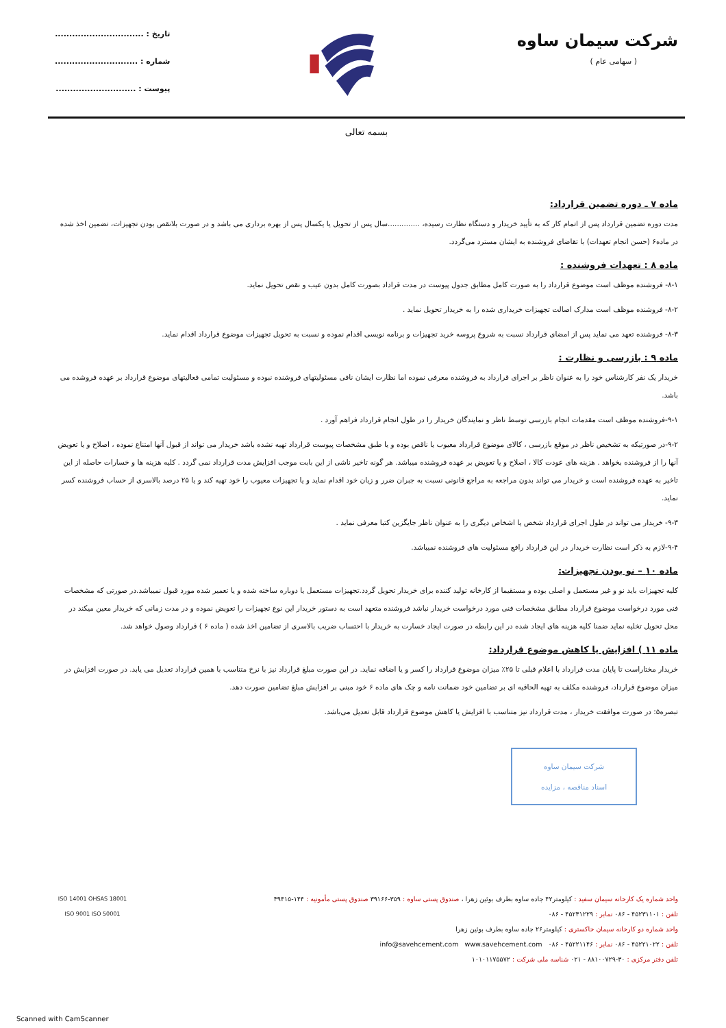شرکت سیمان ساوه
( سهامی عام )
تاریخ : ...............................
شماره : .............................
پیوست : ............................
بسمه تعالی
ماده ۷ ـ دوره تضمین قرارداد:
مدت دوره تضمین قرارداد پس از اتمام کار که به تأیید خریدار و دستگاه نظارت رسیده، ..............سال پس از تحویل یا یکسال پس از بهره برداری می باشد و در صورت بلانقص بودن تجهیزات، تضمین اخذ شده در ماده۶ (حسن انجام تعهدات) با تقاضای فروشنده به ایشان مسترد می‌گردد.
ماده ۸ : تعهدات فروشنده :
۸-۱- فروشنده موظف است موضوع قرارداد را به صورت کامل مطابق جدول پیوست در مدت قراداد بصورت کامل بدون عیب و نقص تحویل نماید.
۸-۲- فروشنده موظف است مدارک اصالت تجهیزات خریداری شده را به خریدار تحویل نماید .
۸-۳- فروشنده تعهد می نماید پس از امضای قرارداد نسبت به شروع پروسه خرید تجهیزات و برنامه نویسی اقدام نموده و نسبت به تحویل تجهیزات موضوع قرارداد اقدام نماید.
ماده ۹ : بازرسی و نظارت :
خریدار یک نفر کارشناس خود را به عنوان ناظر بر اجرای قرارداد به فروشنده معرفی نموده اما نظارت ایشان نافی مسئولیتهای فروشنده نبوده و مسئولیت تمامی فعالیتهای موضوع قرارداد بر عهده فروشده می باشد.
۹-۱-فروشنده موظف است مقدمات انجام بازرسی توسط ناظر و نمایندگان خریدار را در طول انجام قرارداد فراهم آورد .
۹-۲-در صورتیکه به تشخیص ناظر در موقع بازرسی ، کالای موضوع قرارداد معیوب یا ناقص بوده و یا طبق مشخصات پیوست قرارداد تهیه نشده باشد خریدار می تواند از قبول آنها امتناع نموده ، اصلاح و یا تعویض آنها را از فروشنده بخواهد . هزینه های عودت کالا ، اصلاح و یا تعویض بر عهده فروشنده میباشد. هر گونه تاخیر ناشی از این بابت موجب افزایش مدت قرارداد نمی گردد . کلیه هزینه ها و خسارات حاصله از این تاخیر به عهده فروشنده است و خریدار می تواند بدون مراجعه به مراجع قانونی نسبت به جبران ضرر و زیان خود اقدام نماید و یا تجهیزات معیوب را خود تهیه کند و یا ۲۵ درصد بالاسری از حساب فروشنده کسر نماید.
۹-۳- خریدار می تواند در طول اجرای قرارداد شخص یا اشخاص دیگری را به عنوان ناظر جایگزین کتبا معرفی نماید .
۹-۴-لازم به ذکر است نظارت خریدار در این قرارداد رافع مسئولیت های فروشنده نمیباشد.
ماده ۱۰ – نو بودن تجهیزات:
کلیه تجهیزات باید نو و غیر مستعمل و اصلی بوده و مستقیما از کارخانه تولید کننده برای خریدار تحویل گردد.تجهیزات مستعمل یا دوباره ساخته شده و یا تعمیر شده مورد قبول نمیباشد.در صورتی که مشخصات فنی مورد درخواست موضوع قرارداد مطابق مشخصات فنی مورد درخواست خریدار نباشد فروشنده متعهد است به دستور خریدار این نوع تجهیزات را تعویض نموده و در مدت زمانی که خریدار معین میکند در محل تحویل تخلیه نماید ضمنا کلیه هزینه های ایجاد شده در این رابطه در صورت ایجاد خسارت به خریدار با احتساب ضریب بالاسری از تضامین اخذ شده ( ماده ۶ ) قرارداد وصول خواهد شد.
ماده ۱۱ ) افزایش یا کاهش موضوع قرارداد:
خریدار مختاراست تا پایان مدت قرارداد با اعلام قبلی تا ۲۵٪ میزان موضوع قرارداد را کسر و یا اضافه نماید. در این صورت مبلغ قرارداد نیز با نرخ متناسب با همین قرارداد تعدیل می یابد. در صورت افزایش در میزان موضوع قرارداد، فروشنده مکلف به تهیه الحاقیه ای بر تضامین خود ضمانت نامه و چک های ماده ۶ خود مبنی بر افزایش مبلغ تضامین صورت دهد.
تبصره۵: در صورت موافقت خریدار ، مدت قرارداد نیز متناسب با افزایش یا کاهش موضوع قرارداد قابل تعدیل می‌باشد.
شرکت سیمان ساوه
اسناد مناقصه ، مزایده
واحد شماره یک کارخانه سیمان سفید : کیلومتر۴۲ جاده ساوه بطرف بوئین زهرا ، صندوق پستی ساوه : ۳۵۹-۳۹۱۶۶ صندوق پستی مأمونیه : ۱۴۴-۳۹۴۱۵
تلفن : ۴۵۲۳۱۱۰۱ - ۰۸۶ نمابر : ۴۵۲۳۱۲۲۹ - ۰۸۶
واحد شماره دو کارخانه سیمان خاکستری : کیلومتر۲۶ جاده ساوه بطرف بوئین زهرا
تلفن : ۴۵۲۲۱۰۲۲ - ۰۸۶ نمابر : ۴۵۲۲۱۱۴۶ - ۰۸۶ info@savehcement.com www.savehcement.com
تلفن دفتر مرکزی : ۳۰-۸۸۱۰۰۷۲۹ - ۰۲۱ شناسه ملی شرکت : ۱۰۱۰۱۱۷۵۵۷۲
ISO 14001 OHSAS 18001
ISO 9001 ISO 50001
Scanned with CamScanner